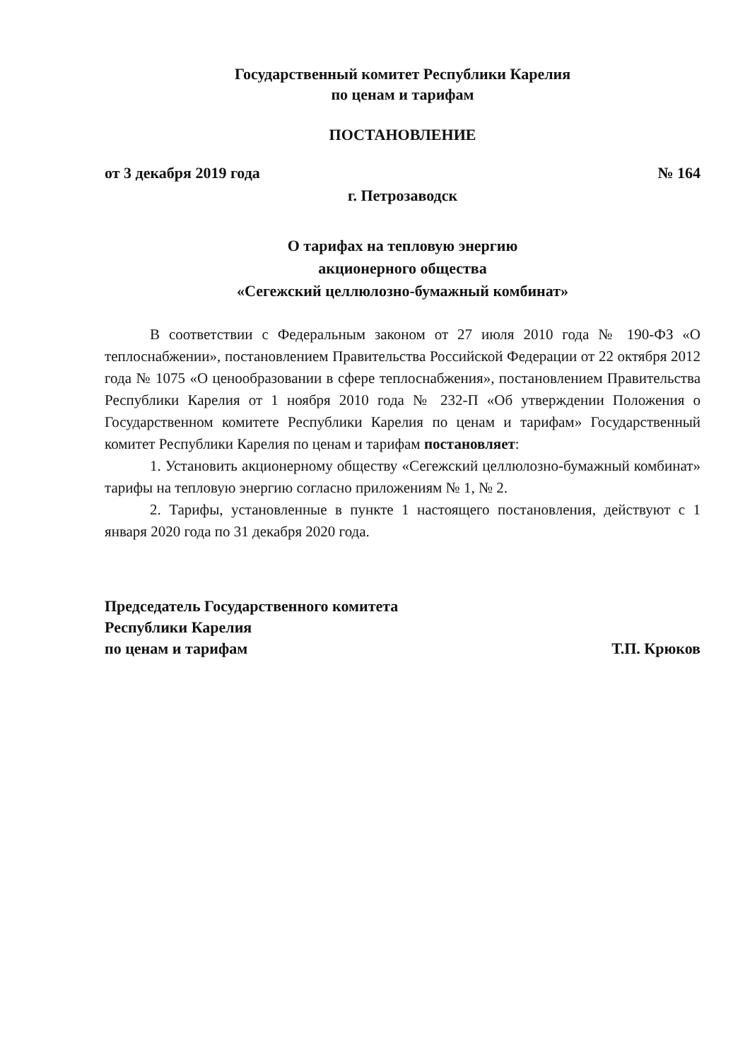Государственный комитет Республики Карелия
по ценам и тарифам
ПОСТАНОВЛЕНИЕ
от 3 декабря 2019 года № 164
г. Петрозаводск
О тарифах на тепловую энергию
акционерного общества
«Сегежский целлюлозно-бумажный комбинат»
В соответствии с Федеральным законом от 27 июля 2010 года № 190-ФЗ «О теплоснабжении», постановлением Правительства Российской Федерации от 22 октября 2012 года № 1075 «О ценообразовании в сфере теплоснабжения», постановлением Правительства Республики Карелия от 1 ноября 2010 года № 232-П «Об утверждении Положения о Государственном комитете Республики Карелия по ценам и тарифам» Государственный комитет Республики Карелия по ценам и тарифам постановляет:
1. Установить акционерному обществу «Сегежский целлюлозно-бумажный комбинат» тарифы на тепловую энергию согласно приложениям № 1, № 2.
2. Тарифы, установленные в пункте 1 настоящего постановления, действуют с 1 января 2020 года по 31 декабря 2020 года.
Председатель Государственного комитета
Республики Карелия
по ценам и тарифам
Т.П. Крюков